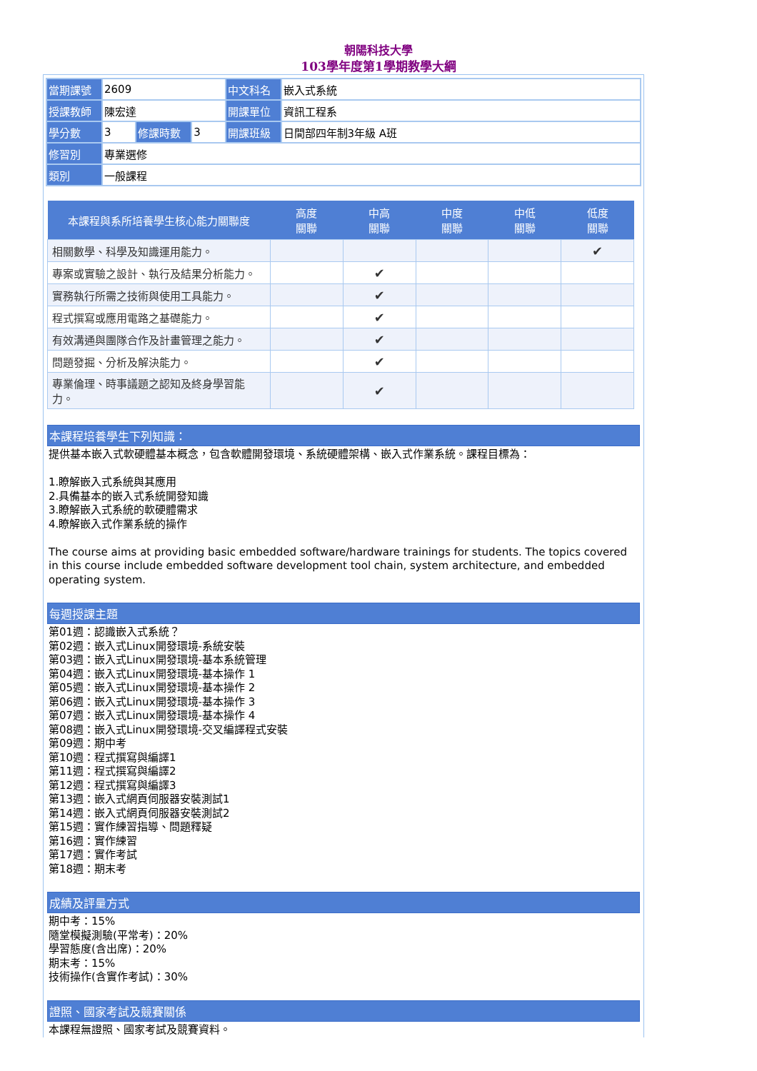朝陽科技大學
103學年度第1學期教學大綱
| 當期課號 | 2609 | | | 中文科名 | 嵌入式系統 |
| 授課教師 | 陳宏達 | | | 開課單位 | 資訊工程系 |
| 學分數 | 3 | 修課時數 | 3 | 開課班級 | 日間部四年制3年級 A班 |
| 修習別 | 專業選修 | | | | |
| 類別 | 一般課程 | | | | |
| 本課程與系所培養學生核心能力關聯度 | 高度 關聯 | 中高 關聯 | 中度 關聯 | 中低 關聯 | 低度 關聯 |
| --- | --- | --- | --- | --- | --- |
| 相關數學、科學及知識運用能力。 | | | | | ✔ |
| 專案或實驗之設計、執行及結果分析能力。 | | ✔ | | | |
| 實務執行所需之技術與使用工具能力。 | | ✔ | | | |
| 程式撰寫或應用電路之基礎能力。 | | ✔ | | | |
| 有效溝通與團隊合作及計畫管理之能力。 | | ✔ | | | |
| 問題發掘、分析及解決能力。 | | ✔ | | | |
| 專業倫理、時事議題之認知及終身學習能力。 | | ✔ | | | |
本課程培養學生下列知識：
提供基本嵌入式軟硬體基本概念，包含軟體開發環境、系統硬體架構、嵌入式作業系統。課程目標為：
1.瞭解嵌入式系統與其應用
2.具備基本的嵌入式系統開發知識
3.瞭解嵌入式系統的軟硬體需求
4.瞭解嵌入式作業系統的操作
The course aims at providing basic embedded software/hardware trainings for students. The topics covered in this course include embedded software development tool chain, system architecture, and embedded operating system.
每週授課主題
第01週：認識嵌入式系統？
第02週：嵌入式Linux開發環境-系統安裝
第03週：嵌入式Linux開發環境-基本系統管理
第04週：嵌入式Linux開發環境-基本操作 1
第05週：嵌入式Linux開發環境-基本操作 2
第06週：嵌入式Linux開發環境-基本操作 3
第07週：嵌入式Linux開發環境-基本操作 4
第08週：嵌入式Linux開發環境-交叉編譯程式安裝
第09週：期中考
第10週：程式撰寫與編譯1
第11週：程式撰寫與編譯2
第12週：程式撰寫與編譯3
第13週：嵌入式網頁伺服器安裝測試1
第14週：嵌入式網頁伺服器安裝測試2
第15週：實作練習指導、問題釋疑
第16週：實作練習
第17週：實作考試
第18週：期末考
成績及評量方式
期中考：15%
隨堂模擬測驗(平常考)：20%
學習態度(含出席)：20%
期末考：15%
技術操作(含實作考試)：30%
證照、國家考試及競賽關係
本課程無證照、國家考試及競賽資料。